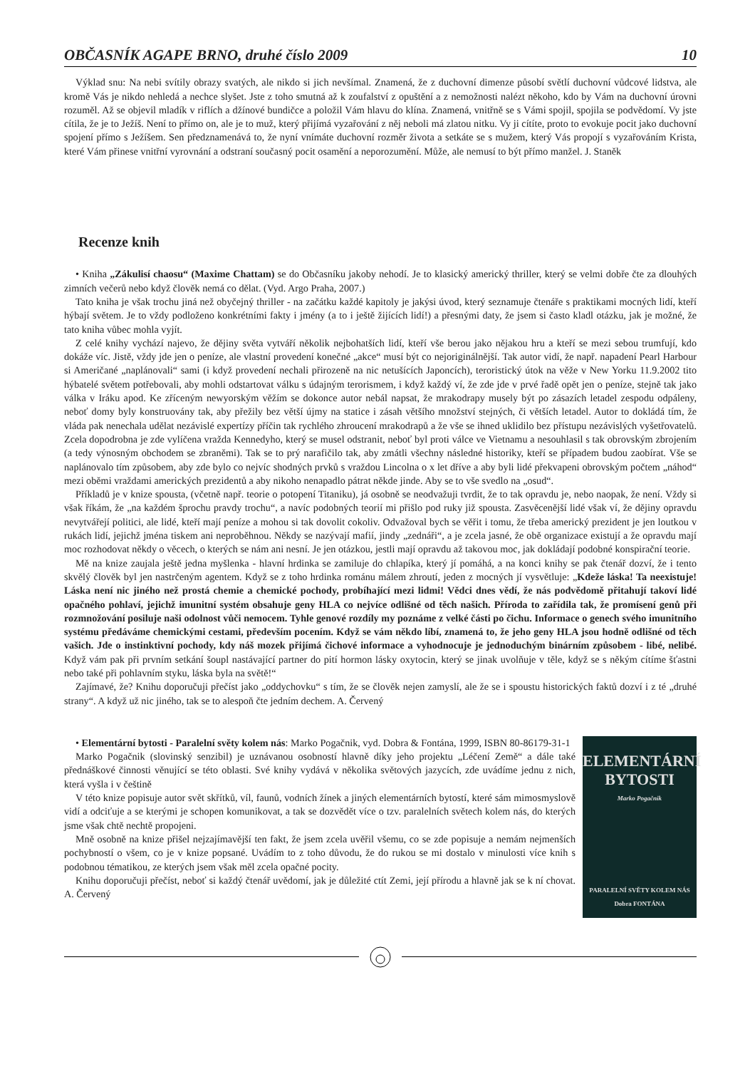OBČASNÍK AGAPE BRNO, druhé číslo 2009 10
Výklad snu: Na nebi svítily obrazy svatých, ale nikdo si jich nevšímal. Znamená, že z duchovní dimenze působí světlí duchovní vůdcové lidstva, ale kromě Vás je nikdo nehledá a nechce slyšet. Jste z toho smutná až k zoufalství z opuštění a z nemožnosti nalézt někoho, kdo by Vám na duchovní úrovni rozuměl. Až se objevil mladík v riflích a džínové bundičce a položil Vám hlavu do klína. Znamená, vnitřně se s Vámi spojil, spojila se podvědomí. Vy jste cítila, že je to Ježíš. Není to přímo on, ale je to muž, který přijímá vyzařování z něj neboli má zlatou nitku. Vy ji cítíte, proto to evokuje pocit jako duchovní spojení přímo s Ježíšem. Sen předznamenává to, že nyní vnímáte duchovní rozměr života a setkáte se s mužem, který Vás propojí s vyzařováním Krista, které Vám přinese vnitřní vyrovnání a odstraní současný pocit osamění a neporozumění. Může, ale nemusí to být přímo manžel. J. Staněk
Recenze knih
• Kniha „Zákulisí chaosu“ (Maxime Chattam) se do Občasníku jakoby nehodí. Je to klasický americký thriller, který se velmi dobře čte za dlouhých zimních večerů nebo když člověk nemá co dělat. (Vyd. Argo Praha, 2007.)
Tato kniha je však trochu jiná než obyčejný thriller - na začátku každé kapitoly je jakýsi úvod, který seznamuje čtenáře s praktikami mocných lidí, kteří hýbají světem. Je to vždy podloženo konkrétními fakty i jmény (a to i ještě žijících lidí!) a přesnými daty, že jsem si často kladl otázku, jak je možné, že tato kniha vůbec mohla vyjít.
Z celé knihy vychází najevo, že dějiny světa vytváří několik nejbohatších lidí, kteří vše berou jako nějakou hru a kteří se mezi sebou trumfují, kdo dokáže víc. Jistě, vždy jde jen o peníze, ale vlastní provedení konečné „akce“ musí být co nejoriginálnější. Tak autor vidí, že např. napadení Pearl Harbour si Američané „naplánovali“ sami (i když provedení nechali přirozeně na nic netušících Japoncích), teroristický útok na věže v New Yorku 11.9.2002 tito hýbatelé světem potřebovali, aby mohli odstartovat válku s údajným terorismem, i když každý ví, že zde jde v prvé řadě opět jen o peníze, stejně tak jako válka v Iráku apod. Ke zříceným newyorským věžím se dokonce autor nebál napsat, že mrakodrapy musely být po zásazích letadel zespodu odpáleny, neboť domy byly konstruovány tak, aby přežily bez větší újmy na statice i zásah většího množství stejných, či větších letadel. Autor to dokládá tím, že vláda pak nenechala udělat nezávislé expertízy příčin tak rychlého zhroucení mrakodrapů a že vše se ihned uklidilo bez přístupu nezávislých vyšetřovatelů. Zcela dopodrobna je zde vylíčena vražda Kennedyho, který se musel odstranit, neboť byl proti válce ve Vietnamu a nesouhlasil s tak obrovským zbrojením (a tedy výnosným obchodem se zbraněmi). Tak se to prý narafičilo tak, aby zmátli všechny následné historiky, kteří se případem budou zaobírat. Vše se naplánovalo tím způsobem, aby zde bylo co nejvíc shodných prvků s vraždou Lincolna o x let dříve a aby byli lidé překvapeni obrovským počtem „náhod“ mezi oběmi vraždami amerických prezidentů a aby nikoho nenapadlo pátrat někde jinde. Aby se to vše svedlo na „osud“.
Příkladů je v knize spousta, (včetně např. teorie o potopení Titaniku), já osobně se neodvažuji tvrdit, že to tak opravdu je, nebo naopak, že není. Vždy si však říkám, že „na každém šprochu pravdy trochu“, a navíc podobných teorií mi přišlo pod ruky již spousta. Zasvěcenější lidé však ví, že dějiny opravdu nevytvářejí politici, ale lidé, kteří mají peníze a mohou si tak dovolit cokoliv. Odvažoval bych se věřit i tomu, že třeba americký prezident je jen loutkou v rukách lidí, jejichž jména tiskem ani neproběhnou. Někdy se nazývají mafií, jindy „zednáři“, a je zcela jasné, že obě organizace existují a že opravdu mají moc rozhodovat někdy o věcech, o kterých se nám ani nesní. Je jen otázkou, jestli mají opravdu až takovou moc, jak dokládají podobné konspirační teorie.
Mě na knize zaujala ještě jedna myšlenka - hlavní hrdinka se zamiluje do chlapíka, který jí pomáhá, a na konci knihy se pak čtenář dozví, že i tento skvělý člověk byl jen nastrčeným agentem. Když se z toho hrdinka románu málem zhroutí, jeden z mocných jí vysvětluje: „Kdeže láska! Ta neexistuje! Láska není nic jiného než prostá chemie a chemické pochody, probíhající mezi lidmi! Vědci dnes vědí, že nás podvědomě přitahují takoví lidé opačného pohlaví, jejichž imunitní systém obsahuje geny HLA co nejvíce odlišné od těch našich. Příroda to zařídila tak, že promísení genů při rozmnožování posiluje naši odolnost vůči nemocem. Tyhle genové rozdíly my poznáme z velké části po čichu. Informace o genech svého imunitního systému předáváme chemickými cestami, především pocením. Když se vám někdo líbí, znamená to, že jeho geny HLA jsou hodně odlišné od těch vašich. Jde o instinktivní pochody, kdy náš mozek přijímá čichové informace a vyhodnocuje je jednoduchým binárním způsobem - libé, nelibé. Když vám pak při prvním setkání šoupl nastávající partner do pití hormon lásky oxytocin, který se jinak uvolňuje v těle, když se s někým cítíme šťastni nebo také při pohlavním styku, láska byla na světě!“
Zajímavé, že? Knihu doporučuji přečíst jako „oddychovku“ s tím, že se člověk nejen zamyslí, ale že se i spoustu historických faktů dozví i z té „druhé strany“. A když už nic jiného, tak se to alespoň čte jedním dechem. A. Červený
• Elementární bytosti - Paralelní světy kolem nás: Marko Pogačnik, vyd. Dobra & Fontána, 1999, ISBN 80-86179-31-1
Marko Pogačnik (slovinský senzibil) je uznávanou osobností hlavně díky jeho projektu „Léčení Země“ a dále také přednáškové činnosti věnující se této oblasti. Své knihy vydává v několika světových jazycích, zde uvádíme jednu z nich, která vyšla i v češtině
V této knize popisuje autor svět skřítků, víl, faunů, vodních žínek a jiných elementárních bytostí, které sám mimosmyslově vidí a odciťuje a se kterými je schopen komunikovat, a tak se dozvědět více o tzv. paralelních světech kolem nás, do kterých jsme však chtě nechtě propojeni.
Mně osobně na knize přišel nejzajímavější ten fakt, že jsem zcela uvěřil všemu, co se zde popisuje a nemám nejmenších pochybností o všem, co je v knize popsané. Uvádím to z toho důvodu, že do rukou se mi dostalo v minulosti více knih s podobnou tématikou, ze kterých jsem však měl zcela opačné pocity.
Knihu doporučuji přečíst, neboť si každý čtenář uvědomí, jak je důležité ctít Zemi, její přírodu a hlavně jak se k ní chovat. A. Červený
ELEMENTÁRNÍ
BYTOSTI
Marko Pogačnik
PARALELNÍ SVĚTY KOLEM NÁS
Dobra FONTÁNA